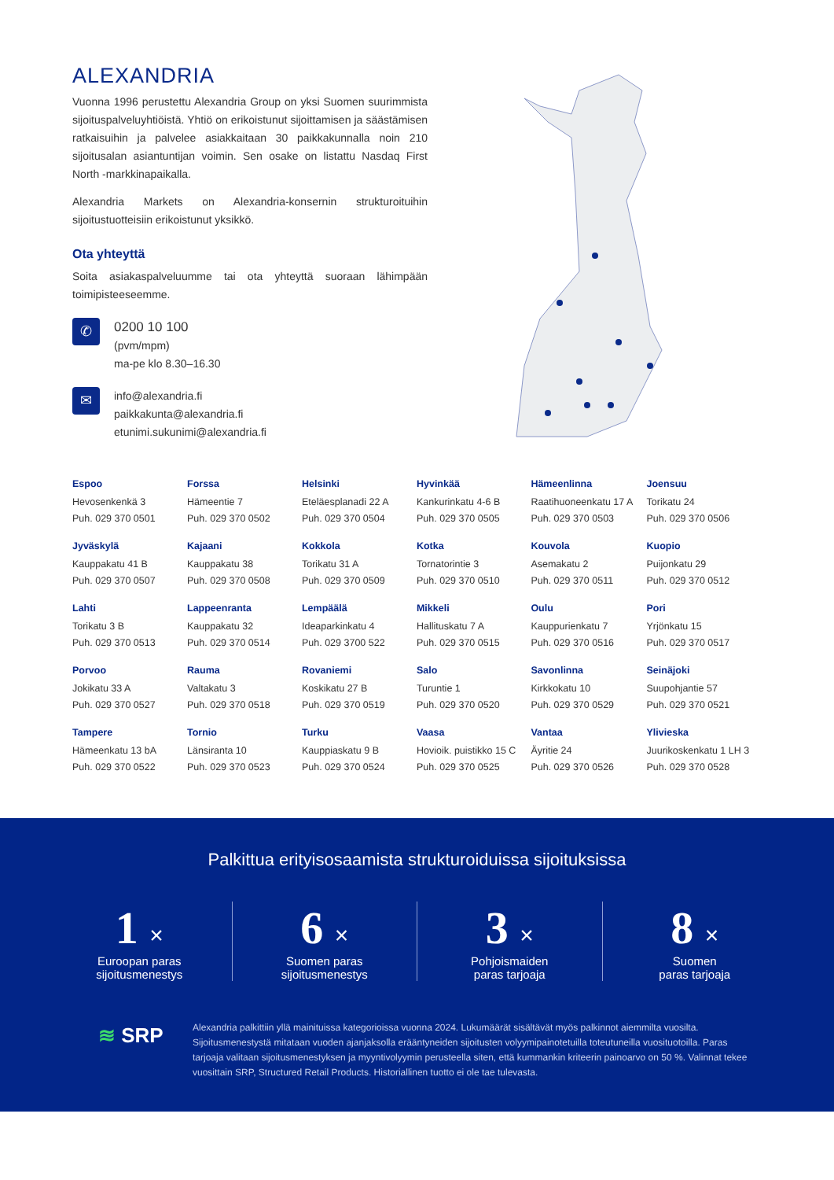ALEXANDRIA
Vuonna 1996 perustettu Alexandria Group on yksi Suomen suurimmista sijoituspalveluyhtiöistä. Yhtiö on erikoistunut sijoittamisen ja säästämisen ratkaisuihin ja palvelee asiakkaitaan 30 paikkakunnalla noin 210 sijoitusalan asiantuntijan voimin. Sen osake on listattu Nasdaq First North -markkinapaikalla.
Alexandria Markets on Alexandria-konsernin strukturoituihin sijoitustuotteisiin erikoistunut yksikkö.
Ota yhteyttä
Soita asiakaspalveluumme tai ota yhteyttä suoraan lähimpään toimipisteeseemme.
✆
0200 10 100
(pvm/mpm)
ma-pe klo 8.30–16.30
✉
info@alexandria.fi
paikkakunta@alexandria.fi
etunimi.sukunimi@alexandria.fi
| Espoo Hevosenkenkä 3 Puh. 029 370 0501 | Forssa Hämeentie 7 Puh. 029 370 0502 | Helsinki Eteläesplanadi 22 A Puh. 029 370 0504 | Hyvinkää Kankurinkatu 4-6 B Puh. 029 370 0505 | Hämeenlinna Raatihuoneenkatu 17 A Puh. 029 370 0503 | Joensuu Torikatu 24 Puh. 029 370 0506 |
| Jyväskylä Kauppakatu 41 B Puh. 029 370 0507 | Kajaani Kauppakatu 38 Puh. 029 370 0508 | Kokkola Torikatu 31 A Puh. 029 370 0509 | Kotka Tornatorintie 3 Puh. 029 370 0510 | Kouvola Asemakatu 2 Puh. 029 370 0511 | Kuopio Puijonkatu 29 Puh. 029 370 0512 |
| Lahti Torikatu 3 B Puh. 029 370 0513 | Lappeenranta Kauppakatu 32 Puh. 029 370 0514 | Lempäälä Ideaparkinkatu 4 Puh. 029 3700 522 | Mikkeli Hallituskatu 7 A Puh. 029 370 0515 | Oulu Kauppurienkatu 7 Puh. 029 370 0516 | Pori Yrjönkatu 15 Puh. 029 370 0517 |
| Porvoo Jokikatu 33 A Puh. 029 370 0527 | Rauma Valtakatu 3 Puh. 029 370 0518 | Rovaniemi Koskikatu 27 B Puh. 029 370 0519 | Salo Turuntie 1 Puh. 029 370 0520 | Savonlinna Kirkkokatu 10 Puh. 029 370 0529 | Seinäjoki Suupohjantie 57 Puh. 029 370 0521 |
| Tampere Hämeenkatu 13 bA Puh. 029 370 0522 | Tornio Länsiranta 10 Puh. 029 370 0523 | Turku Kauppiaskatu 9 B Puh. 029 370 0524 | Vaasa Hovioik. puistikko 15 C Puh. 029 370 0525 | Vantaa Äyritie 24 Puh. 029 370 0526 | Ylivieska Juurikoskenkatu 1 LH 3 Puh. 029 370 0528 |
Palkittua erityisosaamista strukturoiduissa sijoituksissa
1 ×
Euroopan paras
sijoitusmenestys
6 ×
Suomen paras
sijoitusmenestys
3 ×
Pohjoismaiden
paras tarjoaja
8 ×
Suomen
paras tarjoaja
≋ SRP
Alexandria palkittiin yllä mainituissa kategorioissa vuonna 2024. Lukumäärät sisältävät myös palkinnot aiemmilta vuosilta. Sijoitusmenestystä mitataan vuoden ajanjaksolla erääntyneiden sijoitusten volyymipainotetuilla toteutuneilla vuosituotoilla. Paras tarjoaja valitaan sijoitusmenestyksen ja myyntivolyymin perusteella siten, että kummankin kriteerin painoarvo on 50 %. Valinnat tekee vuosittain SRP, Structured Retail Products. Historiallinen tuotto ei ole tae tulevasta.